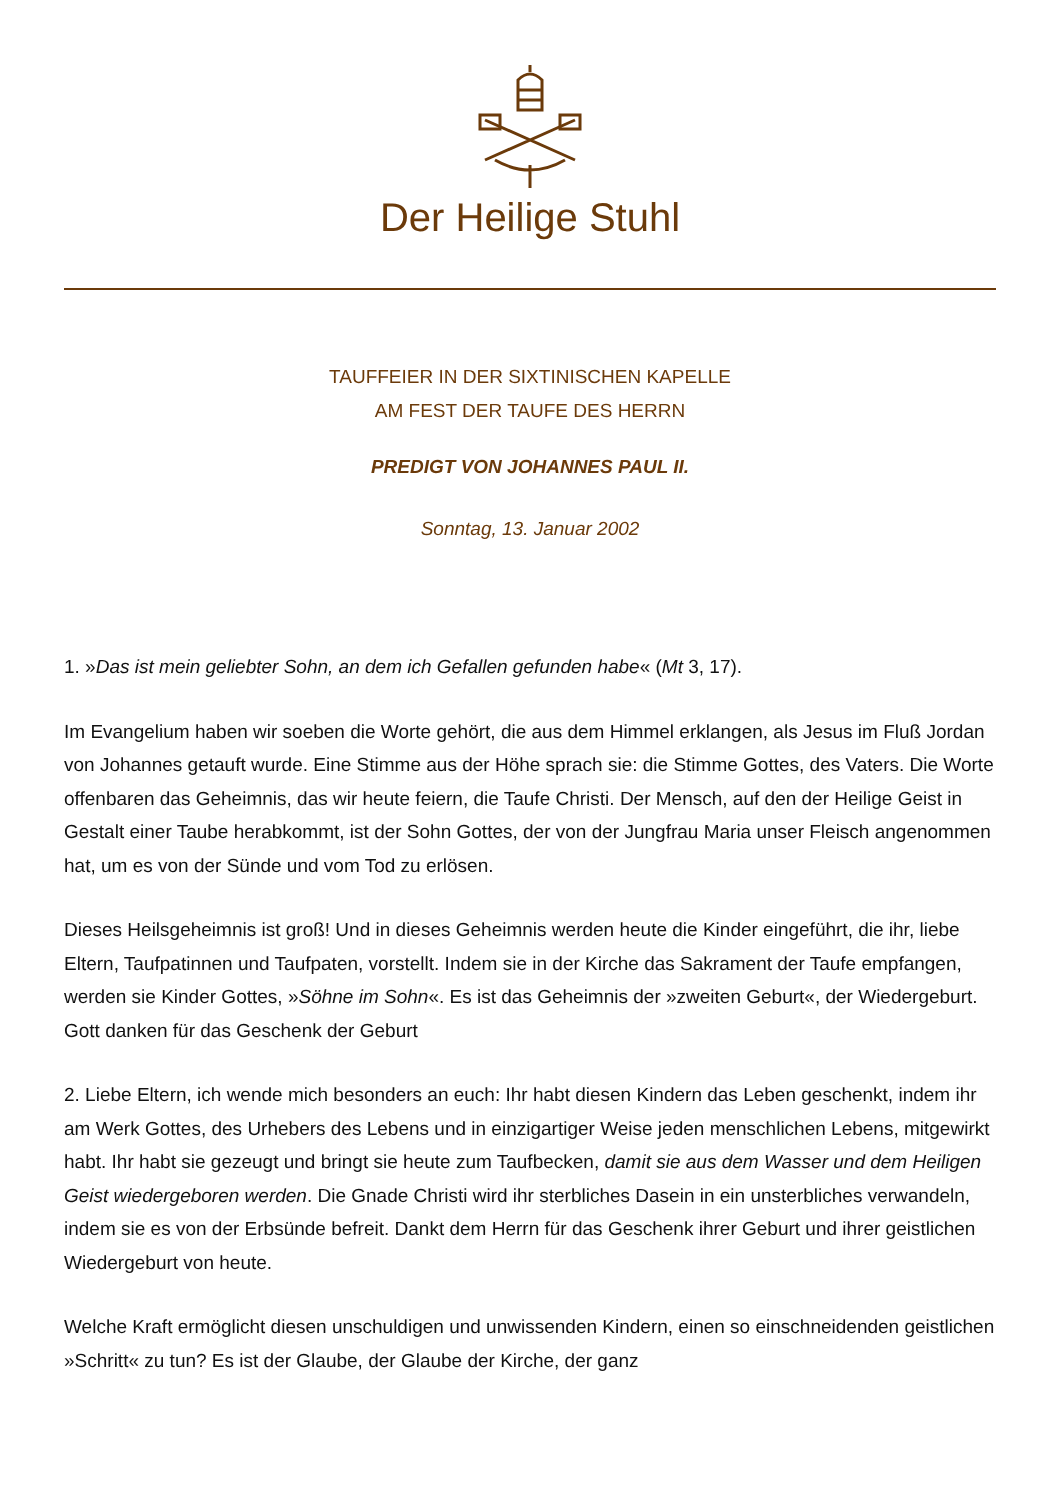Der Heilige Stuhl
TAUFFEIER IN DER SIXTINISCHEN KAPELLE
AM FEST DER TAUFE DES HERRN
PREDIGT VON JOHANNES PAUL II.
Sonntag, 13. Januar 2002
1. »Das ist mein geliebter Sohn, an dem ich Gefallen gefunden habe« (Mt 3, 17).
Im Evangelium haben wir soeben die Worte gehört, die aus dem Himmel erklangen, als Jesus im Fluß Jordan von Johannes getauft wurde. Eine Stimme aus der Höhe sprach sie: die Stimme Gottes, des Vaters. Die Worte offenbaren das Geheimnis, das wir heute feiern, die Taufe Christi. Der Mensch, auf den der Heilige Geist in Gestalt einer Taube herabkommt, ist der Sohn Gottes, der von der Jungfrau Maria unser Fleisch angenommen hat, um es von der Sünde und vom Tod zu erlösen.
Dieses Heilsgeheimnis ist groß! Und in dieses Geheimnis werden heute die Kinder eingeführt, die ihr, liebe Eltern, Taufpatinnen und Taufpaten, vorstellt. Indem sie in der Kirche das Sakrament der Taufe empfangen, werden sie Kinder Gottes, »Söhne im Sohn«. Es ist das Geheimnis der »zweiten Geburt«, der Wiedergeburt. Gott danken für das Geschenk der Geburt
2. Liebe Eltern, ich wende mich besonders an euch: Ihr habt diesen Kindern das Leben geschenkt, indem ihr am Werk Gottes, des Urhebers des Lebens und in einzigartiger Weise jeden menschlichen Lebens, mitgewirkt habt. Ihr habt sie gezeugt und bringt sie heute zum Taufbecken, damit sie aus dem Wasser und dem Heiligen Geist wiedergeboren werden. Die Gnade Christi wird ihr sterbliches Dasein in ein unsterbliches verwandeln, indem sie es von der Erbsünde befreit. Dankt dem Herrn für das Geschenk ihrer Geburt und ihrer geistlichen Wiedergeburt von heute.
Welche Kraft ermöglicht diesen unschuldigen und unwissenden Kindern, einen so einschneidenden geistlichen »Schritt« zu tun? Es ist der Glaube, der Glaube der Kirche, der ganz